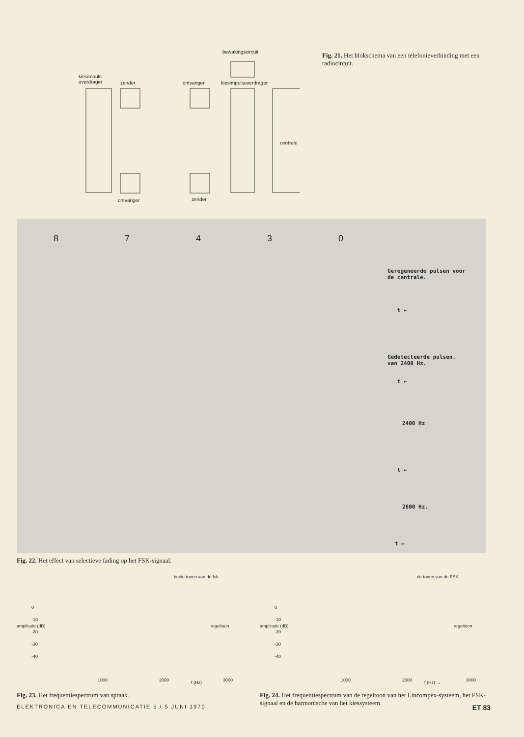bewakingscircuit
kiesimpuls-
overdrager
zender ontvanger kiesimpulsoverdrager
centrale
ontvanger zender
Fig. 21. Het blokschema van een telefonieverbinding met een radiocircuit.
8 7 4 3 0
Geregeneerde pulsen voor
de centrale.
t ←
Gedetecteerde pulsen.
van 2400 Hz.
t ←
2400 Hz
t ←
2600 Hz.
t ←
Fig. 22. Het effect van selectieve fading op het FSK-signaal.
beide tonen van de fsk
regeltoon
0
-10
-20
-30
-40
amplitude (dB)
1000 2000 f (Hz) 3000
Fig. 23. Het frequentiespectrum van spraak.
de tonen van de FSK
regeltoon
0
-10
-20
-30
-40
amplitude (dB)
1000 2000 f (Hz) → 3000
Fig. 24. Het frequentiespectrum van de regeltoon van het Lincompex-systeem, het FSK-signaal en de harmonische van het kiessysteem.
ELEKTRONICA EN TELECOMMUNICATIE 5 / 5 JUNI 1970 ET 83